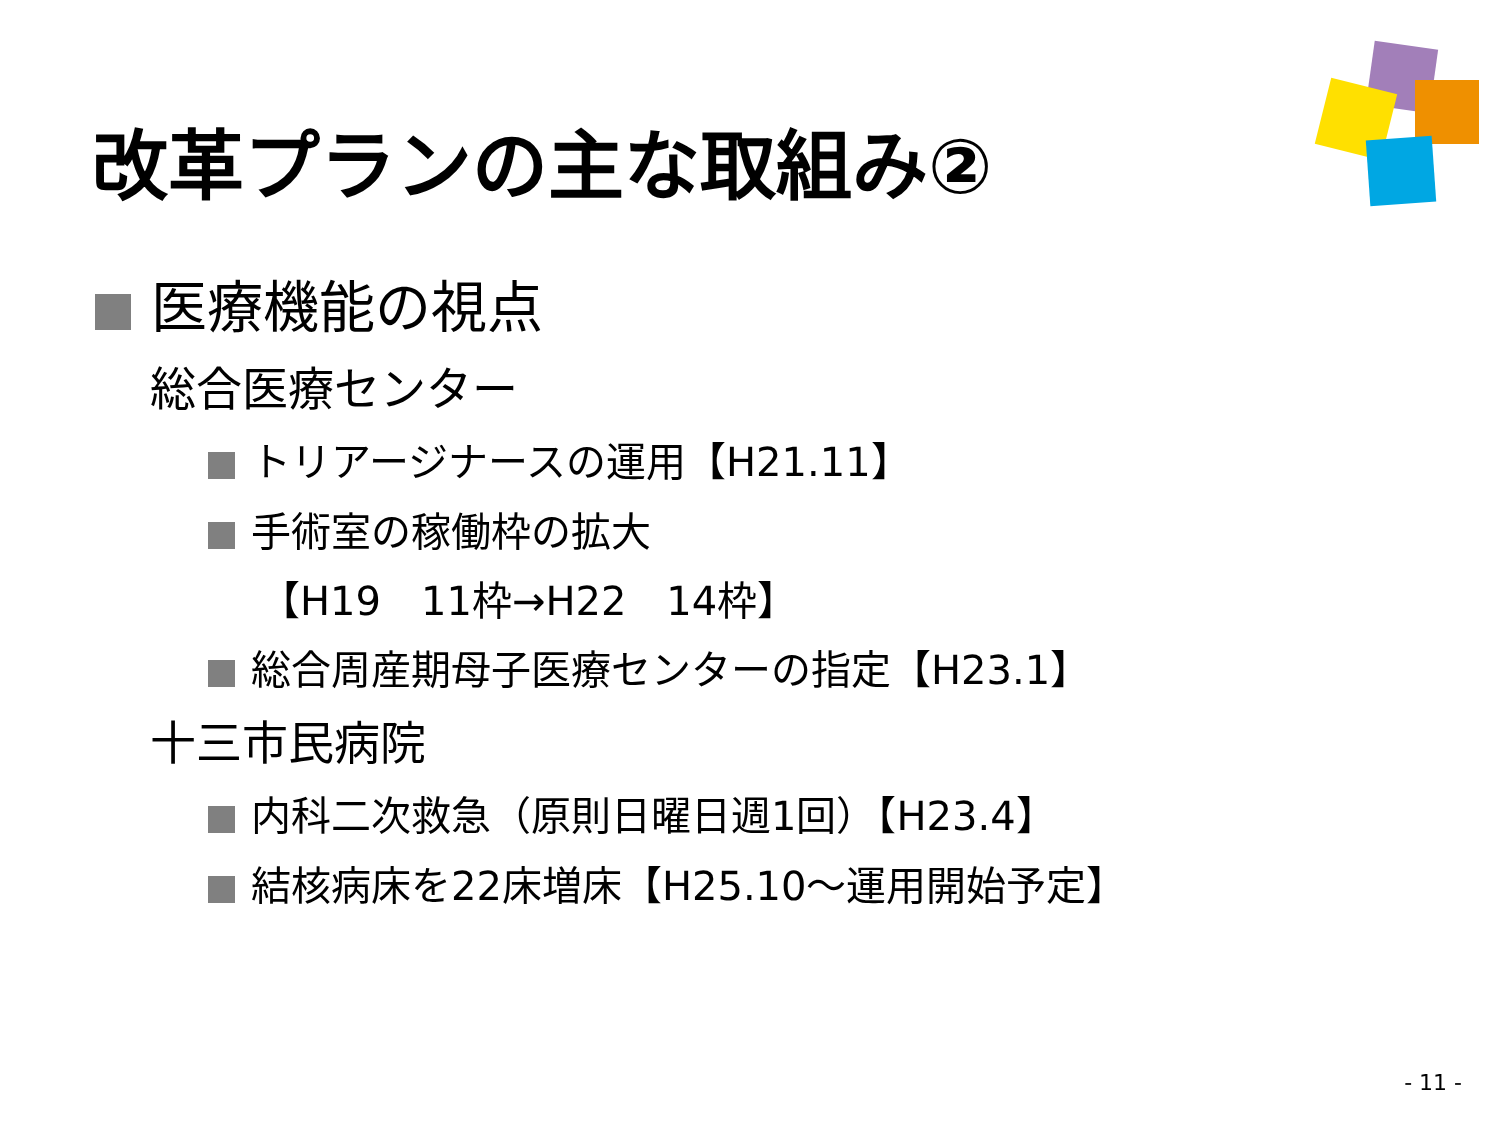改革プランの主な取組み②
医療機能の視点
総合医療センター
トリアージナースの運用【H21.11】
手術室の稼働枠の拡大
【H19　11枠→H22　14枠】
総合周産期母子医療センターの指定【H23.1】
十三市民病院
内科二次救急（原則日曜日週1回）【H23.4】
結核病床を22床増床【H25.10～運用開始予定】
- 11 -